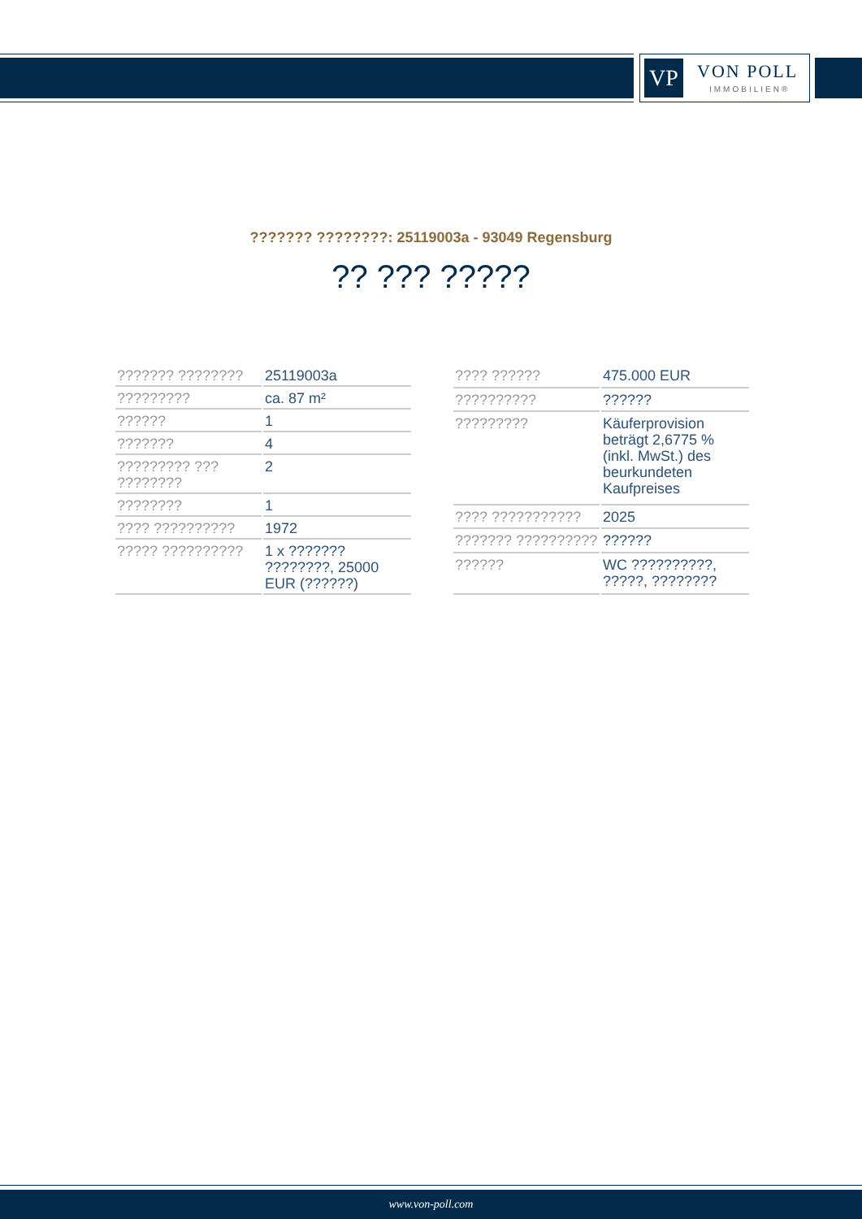VP VON POLL
IMMOBILIEN®
??????? ????????: 25119003a - 93049 Regensburg
?? ??? ?????
| ??????? ???????? | 25119003a |
| ????????? | ca. 87 m² |
| ?????? | 1 |
| ??????? | 4 |
| ????????? ??? ???????? | 2 |
| ???????? | 1 |
| ???? ?????????? | 1972 |
| ????? ?????????? | 1 x ??????? ????????, 25000 EUR (??????) |
| ???? ?????? | 475.000 EUR |
| ?????????? | ?????? |
| ????????? | Käuferprovision beträgt 2,6775 % (inkl. MwSt.) des beurkundeten Kaufpreises |
| ???? ??????????? | 2025 |
| ??????? ?????????? | ?????? |
| ?????? | WC ??????????, ?????, ???????? |
www.von-poll.com